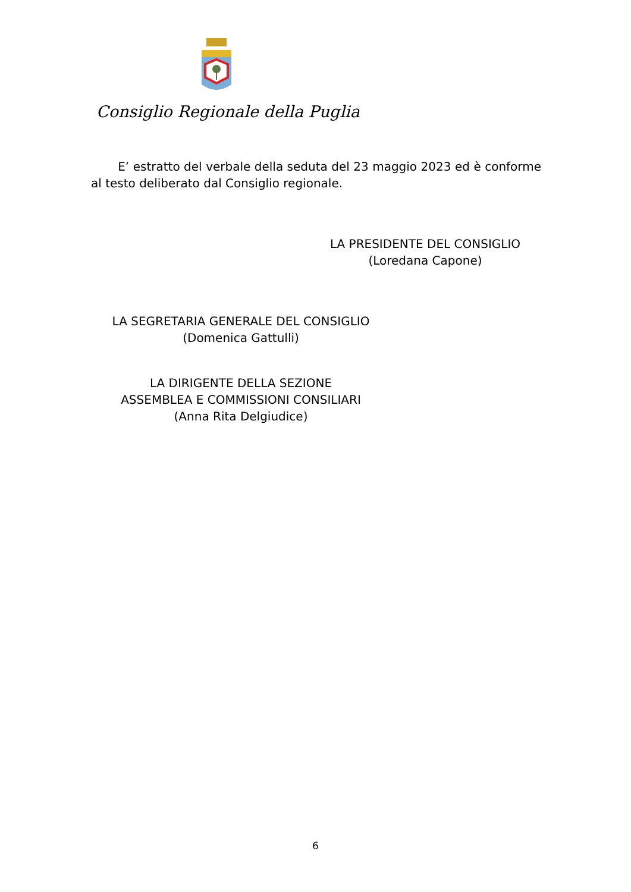Consiglio Regionale della Puglia
E’ estratto del verbale della seduta del 23 maggio 2023 ed è conforme al testo deliberato dal Consiglio regionale.
LA PRESIDENTE DEL CONSIGLIO
(Loredana Capone)
LA SEGRETARIA GENERALE DEL CONSIGLIO
(Domenica Gattulli)
LA DIRIGENTE DELLA SEZIONE
ASSEMBLEA E COMMISSIONI CONSILIARI
(Anna Rita Delgiudice)
6